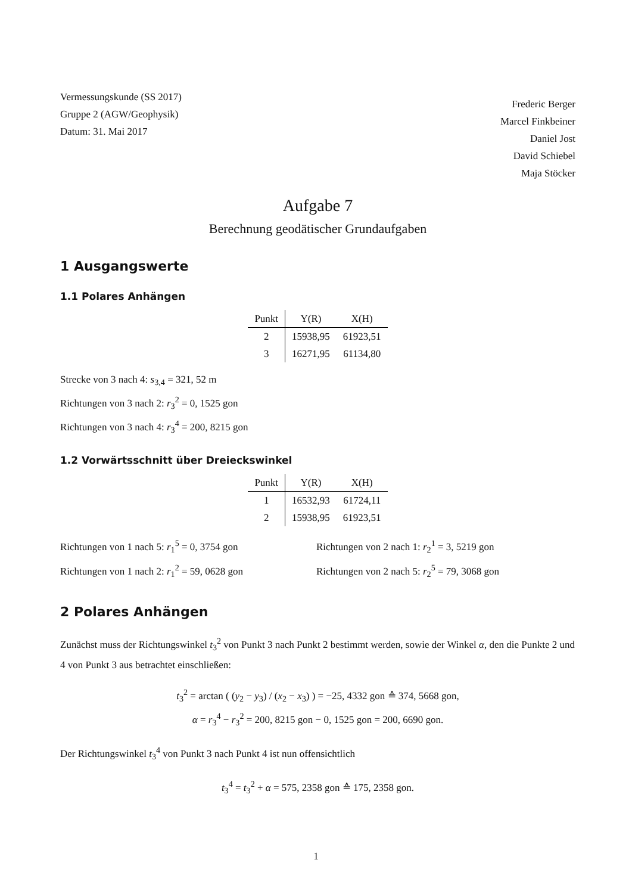Vermessungskunde (SS 2017)
Gruppe 2 (AGW/Geophysik)
Datum: 31. Mai 2017
Frederic Berger
Marcel Finkbeiner
Daniel Jost
David Schiebel
Maja Stöcker
Aufgabe 7
Berechnung geodätischer Grundaufgaben
1 Ausgangswerte
1.1 Polares Anhängen
| Punkt | Y(R) | X(H) |
| --- | --- | --- |
| 2 | 15938,95 | 61923,51 |
| 3 | 16271,95 | 61134,80 |
Strecke von 3 nach 4: s<sub>3,4</sub> = 321, 52 m
Richtungen von 3 nach 2: r<sub>3</sub><sup>2</sup> = 0, 1525 gon
Richtungen von 3 nach 4: r<sub>3</sub><sup>4</sup> = 200, 8215 gon
1.2 Vorwärtsschnitt über Dreieckswinkel
| Punkt | Y(R) | X(H) |
| --- | --- | --- |
| 1 | 16532,93 | 61724,11 |
| 2 | 15938,95 | 61923,51 |
Richtungen von 1 nach 5: r<sub>1</sub><sup>5</sup> = 0, 3754 gon
Richtungen von 2 nach 1: r<sub>2</sub><sup>1</sup> = 3, 5219 gon
Richtungen von 1 nach 2: r<sub>1</sub><sup>2</sup> = 59, 0628 gon
Richtungen von 2 nach 5: r<sub>2</sub><sup>5</sup> = 79, 3068 gon
2 Polares Anhängen
Zunächst muss der Richtungswinkel t<sub>3</sub><sup>2</sup> von Punkt 3 nach Punkt 2 bestimmt werden, sowie der Winkel α, den die Punkte 2 und 4 von Punkt 3 aus betrachtet einschließen:
t<sub>3</sub><sup>2</sup> = arctan ( (y<sub>2</sub> − y<sub>3</sub>) / (x<sub>2</sub> − x<sub>3</sub>) ) = −25, 4332 gon ≙ 374, 5668 gon,
α = r<sub>3</sub><sup>4</sup> − r<sub>3</sub><sup>2</sup> = 200, 8215 gon − 0, 1525 gon = 200, 6690 gon.
Der Richtungswinkel t<sub>3</sub><sup>4</sup> von Punkt 3 nach Punkt 4 ist nun offensichtlich
t<sub>3</sub><sup>4</sup> = t<sub>3</sub><sup>2</sup> + α = 575, 2358 gon ≙ 175, 2358 gon.
1